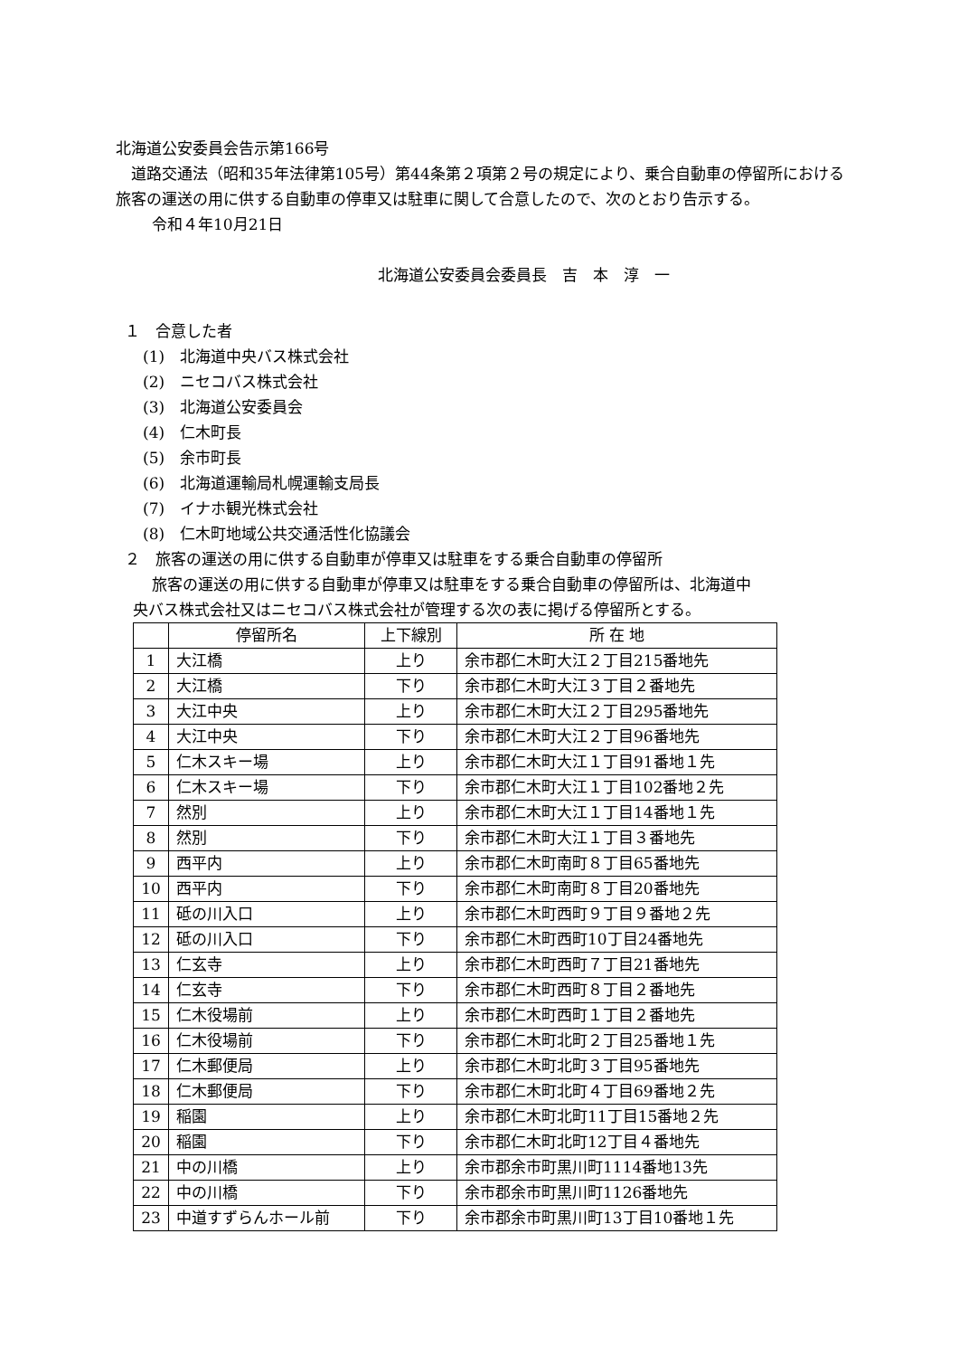北海道公安委員会告示第166号
道路交通法（昭和35年法律第105号）第44条第２項第２号の規定により、乗合自動車の停留所における旅客の運送の用に供する自動車の停車又は駐車に関して合意したので、次のとおり告示する。
令和４年10月21日
北海道公安委員会委員長　吉　本　淳　一
１　合意した者
(1)　北海道中央バス株式会社
(2)　ニセコバス株式会社
(3)　北海道公安委員会
(4)　仁木町長
(5)　余市町長
(6)　北海道運輸局札幌運輸支局長
(7)　イナホ観光株式会社
(8)　仁木町地域公共交通活性化協議会
２　旅客の運送の用に供する自動車が停車又は駐車をする乗合自動車の停留所
旅客の運送の用に供する自動車が停車又は駐車をする乗合自動車の停留所は、北海道中
央バス株式会社又はニセコバス株式会社が管理する次の表に掲げる停留所とする。
| | 停留所名 | 上下線別 | 所 在 地 |
| --- | --- | --- | --- |
| 1 | 大江橋 | 上り | 余市郡仁木町大江２丁目215番地先 |
| 2 | 大江橋 | 下り | 余市郡仁木町大江３丁目２番地先 |
| 3 | 大江中央 | 上り | 余市郡仁木町大江２丁目295番地先 |
| 4 | 大江中央 | 下り | 余市郡仁木町大江２丁目96番地先 |
| 5 | 仁木スキー場 | 上り | 余市郡仁木町大江１丁目91番地１先 |
| 6 | 仁木スキー場 | 下り | 余市郡仁木町大江１丁目102番地２先 |
| 7 | 然別 | 上り | 余市郡仁木町大江１丁目14番地１先 |
| 8 | 然別 | 下り | 余市郡仁木町大江１丁目３番地先 |
| 9 | 西平内 | 上り | 余市郡仁木町南町８丁目65番地先 |
| 10 | 西平内 | 下り | 余市郡仁木町南町８丁目20番地先 |
| 11 | 砥の川入口 | 上り | 余市郡仁木町西町９丁目９番地２先 |
| 12 | 砥の川入口 | 下り | 余市郡仁木町西町10丁目24番地先 |
| 13 | 仁玄寺 | 上り | 余市郡仁木町西町７丁目21番地先 |
| 14 | 仁玄寺 | 下り | 余市郡仁木町西町８丁目２番地先 |
| 15 | 仁木役場前 | 上り | 余市郡仁木町西町１丁目２番地先 |
| 16 | 仁木役場前 | 下り | 余市郡仁木町北町２丁目25番地１先 |
| 17 | 仁木郵便局 | 上り | 余市郡仁木町北町３丁目95番地先 |
| 18 | 仁木郵便局 | 下り | 余市郡仁木町北町４丁目69番地２先 |
| 19 | 稲園 | 上り | 余市郡仁木町北町11丁目15番地２先 |
| 20 | 稲園 | 下り | 余市郡仁木町北町12丁目４番地先 |
| 21 | 中の川橋 | 上り | 余市郡余市町黒川町1114番地13先 |
| 22 | 中の川橋 | 下り | 余市郡余市町黒川町1126番地先 |
| 23 | 中道すずらんホール前 | 下り | 余市郡余市町黒川町13丁目10番地１先 |